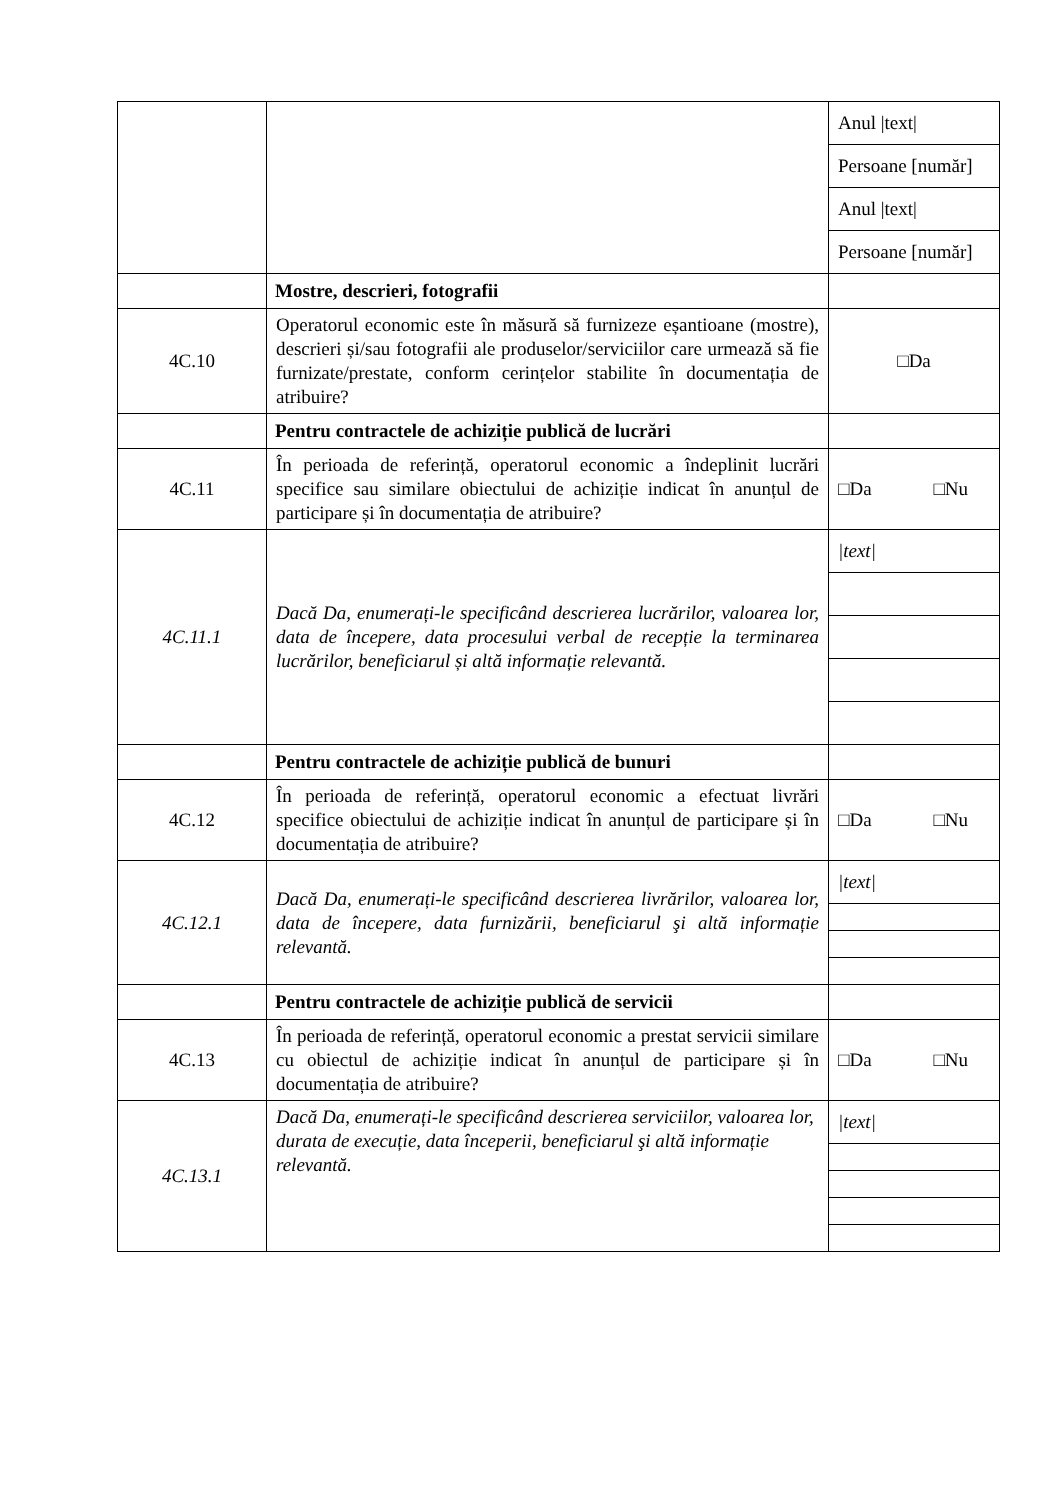| | | / Anul /text/ / / Persoane [număr] / / Anul /text/ / / Persoane [număr] / |
| | Mostre, descrieri, fotografii | |
| 4C.10 | Operatorul economic este în măsură să furnizeze eșantioane (mostre), descrieri și/sau fotografii ale produselor/serviciilor care urmează să fie furnizate/prestate, conform cerințelor stabilite în documentația de atribuire? | □Da |
| | Pentru contractele de achiziție publică de lucrări | |
| 4C.11 | În perioada de referință, operatorul economic a îndeplinit lucrări specifice sau similare obiectului de achiziție indicat în anunțul de participare și în documentația de atribuire? | □Da □Nu |
| 4C.11.1 | Dacă Da, enumerați-le specificând descrierea lucrărilor, valoarea lor, data de începere, data procesului verbal de recepție la terminarea lucrărilor, beneficiarul și altă informație relevantă. | / /text/ / |
| | Pentru contractele de achiziție publică de bunuri | |
| 4C.12 | În perioada de referință, operatorul economic a efectuat livrări specifice obiectului de achiziție indicat în anunțul de participare și în documentația de atribuire? | □Da □Nu |
| 4C.12.1 | Dacă Da, enumerați-le specificând descrierea livrărilor, valoarea lor, data de începere, data furnizării, beneficiarul şi altă informație relevantă. | / /text/ / |
| | Pentru contractele de achiziție publică de servicii | |
| 4C.13 | În perioada de referință, operatorul economic a prestat servicii similare cu obiectul de achiziție indicat în anunțul de participare și în documentația de atribuire? | □Da □Nu |
| 4C.13.1 | Dacă Da, enumerați-le specificând descrierea serviciilor, valoarea lor, durata de execuție, data începerii, beneficiarul şi altă informație relevantă. | / /text/ / |